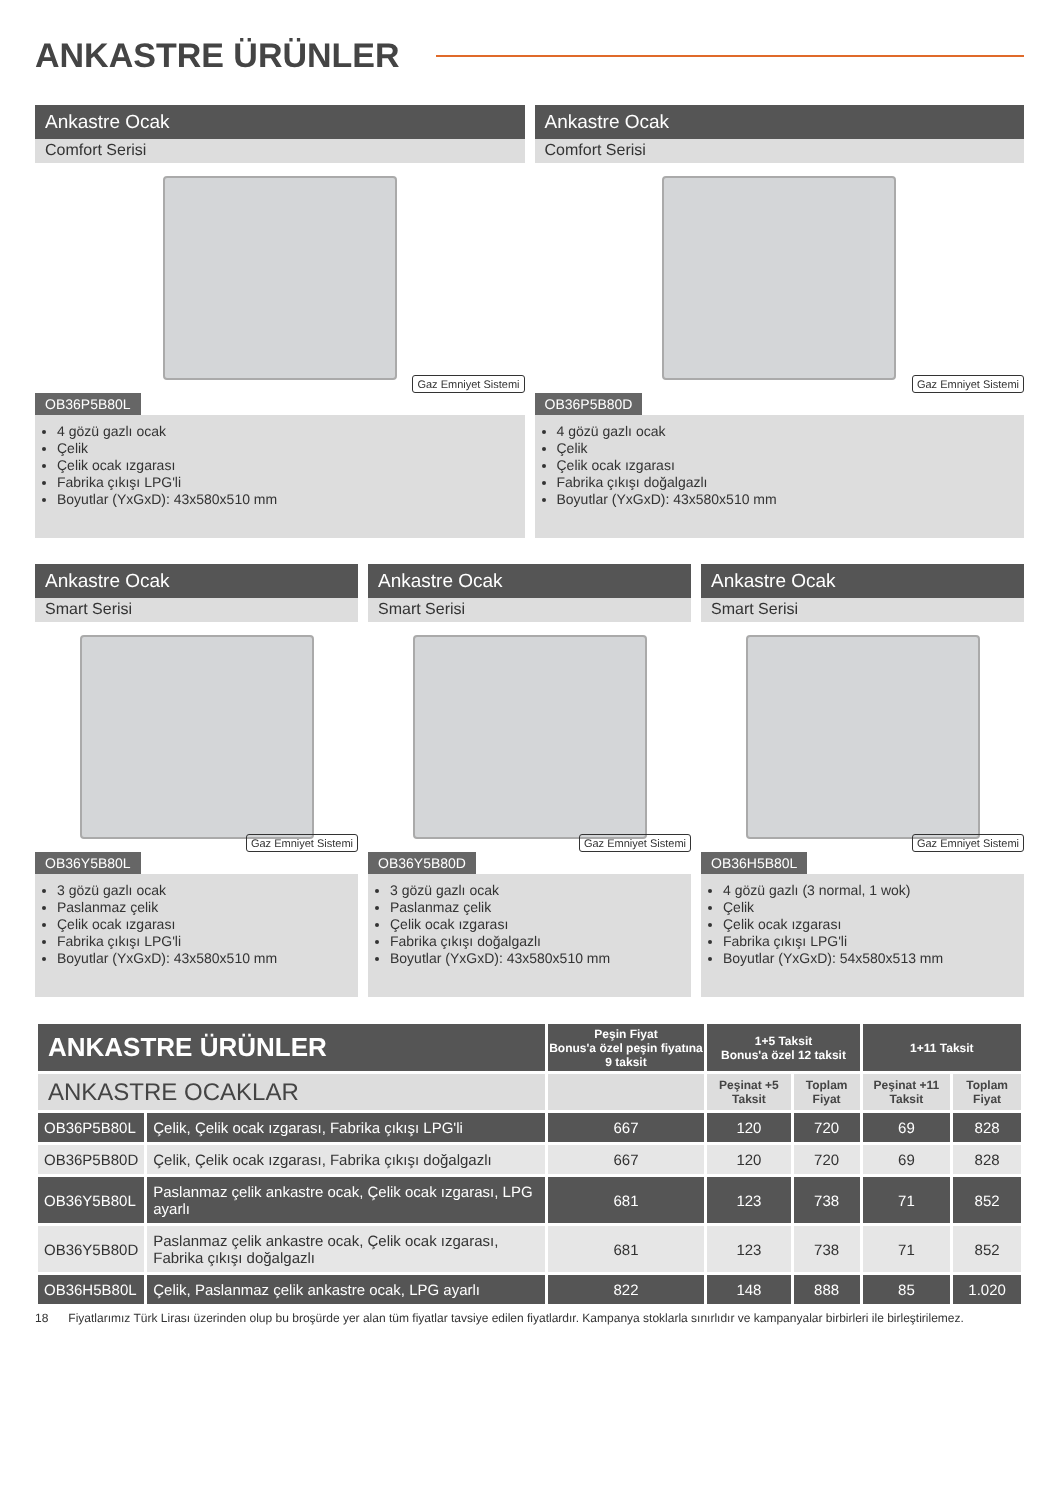ANKASTRE ÜRÜNLER
Ankastre Ocak
Comfort Serisi
Gaz Emniyet Sistemi
OB36P5B80L
4 gözü gazlı ocak
Çelik
Çelik ocak ızgarası
Fabrika çıkışı LPG'li
Boyutlar (YxGxD): 43x580x510 mm
Ankastre Ocak
Comfort Serisi
Gaz Emniyet Sistemi
OB36P5B80D
4 gözü gazlı ocak
Çelik
Çelik ocak ızgarası
Fabrika çıkışı doğalgazlı
Boyutlar (YxGxD): 43x580x510 mm
Ankastre Ocak
Smart Serisi
Gaz Emniyet Sistemi
OB36Y5B80L
3 gözü gazlı ocak
Paslanmaz çelik
Çelik ocak ızgarası
Fabrika çıkışı LPG'li
Boyutlar (YxGxD): 43x580x510 mm
Ankastre Ocak
Smart Serisi
Gaz Emniyet Sistemi
OB36Y5B80D
3 gözü gazlı ocak
Paslanmaz çelik
Çelik ocak ızgarası
Fabrika çıkışı doğalgazlı
Boyutlar (YxGxD): 43x580x510 mm
Ankastre Ocak
Smart Serisi
Gaz Emniyet Sistemi
OB36H5B80L
4 gözü gazlı (3 normal, 1 wok)
Çelik
Çelik ocak ızgarası
Fabrika çıkışı LPG'li
Boyutlar (YxGxD): 54x580x513 mm
| ANKASTRE ÜRÜNLER | | Peşin Fiyat Bonus'a özel peşin fiyatına 9 taksit | 1+5 Taksit Bonus'a özel 12 taksit | | 1+11 Taksit | |
| --- | --- | --- | --- | --- | --- | --- |
| ANKASTRE OCAKLAR | | | Peşinat +5 Taksit | Toplam Fiyat | Peşinat +11 Taksit | Toplam Fiyat |
| OB36P5B80L | Çelik, Çelik ocak ızgarası, Fabrika çıkışı LPG'li | 667 | 120 | 720 | 69 | 828 |
| OB36P5B80D | Çelik, Çelik ocak ızgarası, Fabrika çıkışı doğalgazlı | 667 | 120 | 720 | 69 | 828 |
| OB36Y5B80L | Paslanmaz çelik ankastre ocak, Çelik ocak ızgarası, LPG ayarlı | 681 | 123 | 738 | 71 | 852 |
| OB36Y5B80D | Paslanmaz çelik ankastre ocak, Çelik ocak ızgarası, Fabrika çıkışı doğalgazlı | 681 | 123 | 738 | 71 | 852 |
| OB36H5B80L | Çelik, Paslanmaz çelik ankastre ocak, LPG ayarlı | 822 | 148 | 888 | 85 | 1.020 |
18 Fiyatlarımız Türk Lirası üzerinden olup bu broşürde yer alan tüm fiyatlar tavsiye edilen fiyatlardır. Kampanya stoklarla sınırlıdır ve kampanyalar birbirleri ile birleştirilemez.